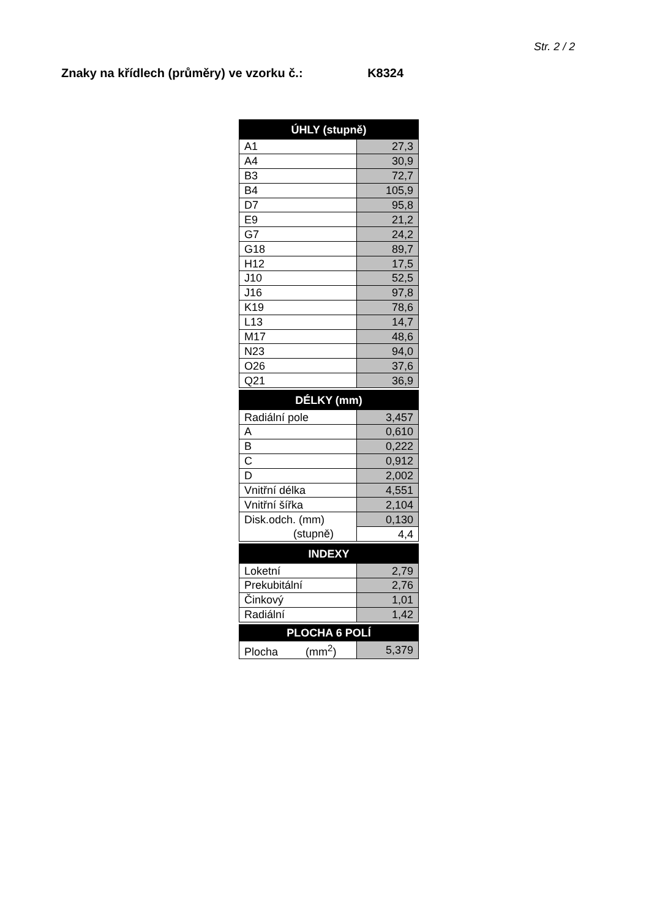Str. 2 / 2
Znaky na křídlech (průměry) ve vzorku č.: K8324
| ÚHLY (stupně) | |
| --- | --- |
| A1 | 27,3 |
| A4 | 30,9 |
| B3 | 72,7 |
| B4 | 105,9 |
| D7 | 95,8 |
| E9 | 21,2 |
| G7 | 24,2 |
| G18 | 89,7 |
| H12 | 17,5 |
| J10 | 52,5 |
| J16 | 97,8 |
| K19 | 78,6 |
| L13 | 14,7 |
| M17 | 48,6 |
| N23 | 94,0 |
| O26 | 37,6 |
| Q21 | 36,9 |
| DÉLKY (mm) | |
| Radiální pole | 3,457 |
| A | 0,610 |
| B | 0,222 |
| C | 0,912 |
| D | 2,002 |
| Vnitřní délka | 4,551 |
| Vnitřní šířka | 2,104 |
| Disk.odch. (mm) | 0,130 |
| (stupně) | 4,4 |
| INDEXY | |
| Loketní | 2,79 |
| Prekubitální | 2,76 |
| Činkový | 1,01 |
| Radiální | 1,42 |
| PLOCHA 6 POLÍ | |
| Plocha (mm<sup>2</sup>) | 5,379 |